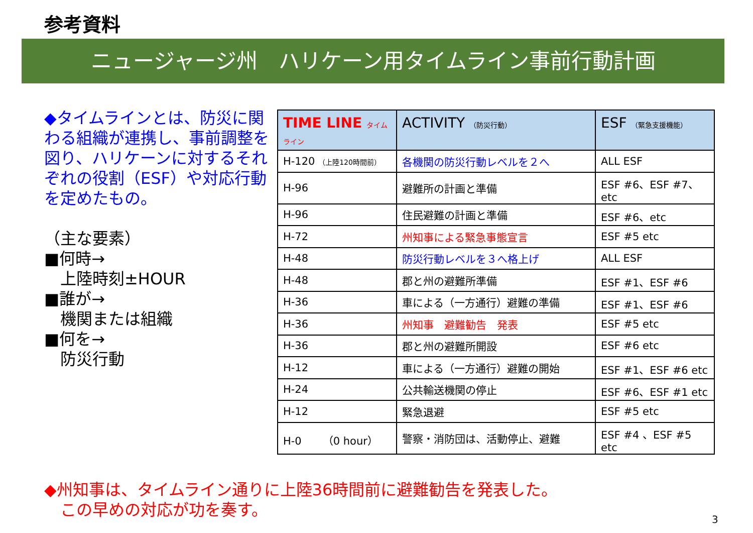参考資料
ニュージャージ州　ハリケーン用タイムライン事前行動計画
◆タイムラインとは、防災に関わる組織が連携し、事前調整を図り、ハリケーンに対するそれぞれの役割（ESF）や対応行動を定めたもの。
（主な要素）
■何時→
　上陸時刻±HOUR
■誰が→
　機関または組織
■何を→
　防災行動
| TIME LINE タイムライン | ACTIVITY （防災行動） | ESF （緊急支援機能） |
| --- | --- | --- |
| H-120 （上陸120時間前） | 各機関の防災行動レベルを２へ | ALL ESF |
| H-96 | 避難所の計画と準備 | ESF #6、ESF #7、etc |
| H-96 | 住民避難の計画と準備 | ESF #6、etc |
| H-72 | 州知事による緊急事態宣言 | ESF #5 etc |
| H-48 | 防災行動レベルを３へ格上げ | ALL ESF |
| H-48 | 郡と州の避難所準備 | ESF #1、ESF #6 |
| H-36 | 車による（一方通行）避難の準備 | ESF #1、ESF #6 |
| H-36 | 州知事 避難勧告 発表 | ESF #5 etc |
| H-36 | 郡と州の避難所開設 | ESF #6 etc |
| H-12 | 車による（一方通行）避難の開始 | ESF #1、ESF #6 etc |
| H-24 | 公共輸送機関の停止 | ESF #6、ESF #1 etc |
| H-12 | 緊急退避 | ESF #5 etc |
| H-0 （0 hour） | 警察・消防団は、活動停止、避難 | ESF #4 、ESF #5 etc |
◆州知事は、タイムライン通りに上陸36時間前に避難勧告を発表した。
　この早めの対応が功を奏す。
3